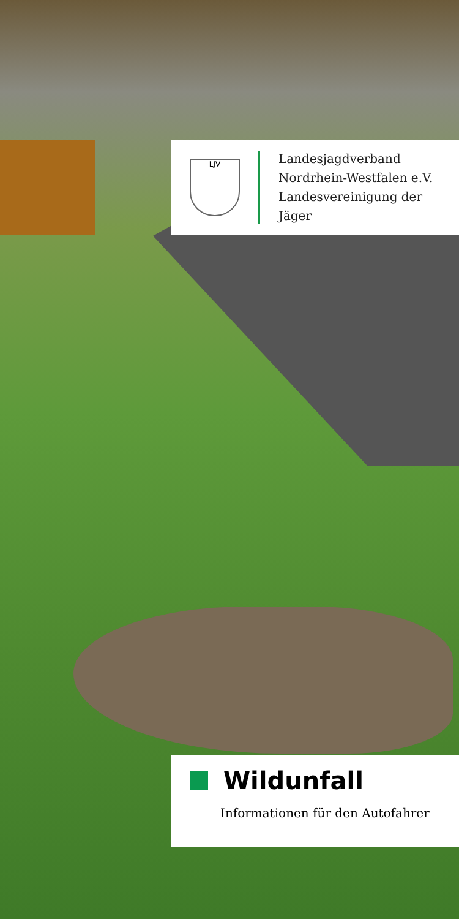LJV
Landesjagdverband
Nordrhein-Westfalen e.V.
Landesvereinigung der Jäger
Wildunfall
Informationen für den Autofahrer